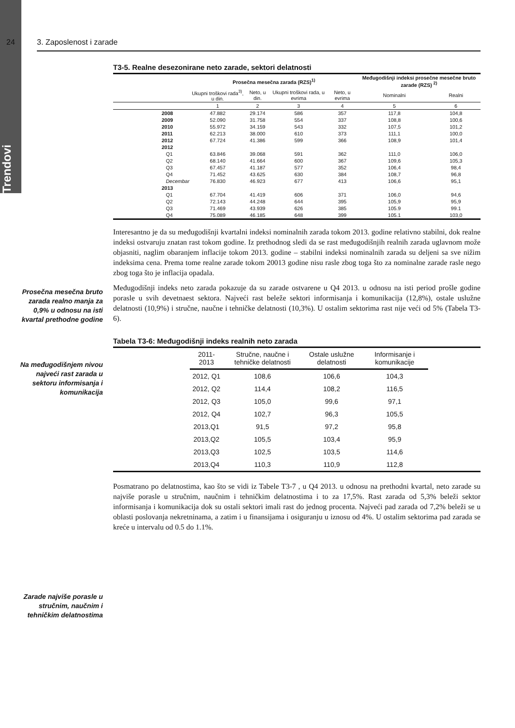Trendovi
24 3. Zaposlenost i zarade
Prosečna mesečna bruto zarada realno manja za 0,9% u odnosu na isti kvartal prethodne godine
Na međugodišnjem nivou najveći rast zarada u sektoru informisanja i komunikacija
Zarade najviše porasle u stručnim, naučnim i tehničkim delatnostima
T3-5. Realne desezonirane neto zarade, sektori delatnosti
| | Prosečna mesečna zarada (RZS)<sup>1)</sup> | | | | Međugodišnji indeksi prosečne mesečne bruto zarade (RZS) <sup>2)</sup> | |
| --- | --- | --- | --- | --- | --- | --- |
| | Ukupni troškovi rada<sup>3)</sup>, u din. | Neto, u din. | Ukupni troškovi rada, u evrima | Neto, u evrima | Nominalni | Realni |
| | 1 | 2 | 3 | 4 | 5 | 6 |
| 2008 | 47.882 | 29.174 | 586 | 357 | 117,8 | 104,8 |
| 2009 | 52.090 | 31.758 | 554 | 337 | 108,8 | 100,6 |
| 2010 | 55.972 | 34.159 | 543 | 332 | 107,5 | 101,2 |
| 2011 | 62.213 | 38.000 | 610 | 373 | 111,1 | 100,0 |
| 2012 | 67.724 | 41.386 | 599 | 366 | 108,9 | 101,4 |
| 2012 | | | | | | |
| Q1 | 63.846 | 39.068 | 591 | 362 | 111,0 | 106,0 |
| Q2 | 68.140 | 41.664 | 600 | 367 | 109,6 | 105,3 |
| Q3 | 67.457 | 41.187 | 577 | 352 | 106,4 | 98,4 |
| Q4 | 71.452 | 43.625 | 630 | 384 | 108,7 | 96,8 |
| Decembar | 76.830 | 46.923 | 677 | 413 | 106,6 | 95,1 |
| 2013 | | | | | | |
| Q1 | 67.704 | 41.419 | 606 | 371 | 106,0 | 94,6 |
| Q2 | 72.143 | 44.248 | 644 | 395 | 105,9 | 95,9 |
| Q3 | 71.469 | 43.939 | 626 | 385 | 105.9 | 99.1 |
| Q4 | 75.089 | 46.185 | 648 | 399 | 105.1 | 103,0 |
Interesantno je da su međugodišnji kvartalni indeksi nominalnih zarada tokom 2013. godine relativno stabilni, dok realne indeksi ostvaruju znatan rast tokom godine. Iz prethodnog sledi da se rast međugodišnjih realnih zarada uglavnom može objasniti, naglim obaranjem inflacije tokom 2013. godine – stabilni indeksi nominalnih zarada su deljeni sa sve nižim indeksima cena. Prema tome realne zarade tokom 20013 godine nisu rasle zbog toga što za nominalne zarade rasle nego zbog toga što je inflacija opadala.
Međugodišnji indeks neto zarada pokazuje da su zarade ostvarene u Q4 2013. u odnosu na isti period prošle godine porasle u svih devetnaest sektora. Najveći rast beleže sektori informisanja i komunikacija (12,8%), ostale uslužne delatnosti (10,9%) i stručne, naučne i tehničke delatnosti (10,3%). U ostalim sektorima rast nije veći od 5% (Tabela T3-6).
Tabela T3-6: Međugodišnji indeks realnih neto zarada
| | 2011-2013 | Stručne, naučne i tehničke delatnosti | Ostale uslužne delatnosti | Informisanje i komunikacije | |
| --- | --- | --- | --- | --- | --- |
| | 2012, Q1 | 108,6 | 106,6 | 104,3 | |
| | 2012, Q2 | 114,4 | 108,2 | 116,5 | |
| | 2012, Q3 | 105,0 | 99,6 | 97,1 | |
| | 2012, Q4 | 102,7 | 96,3 | 105,5 | |
| | 2013,Q1 | 91,5 | 97,2 | 95,8 | |
| | 2013,Q2 | 105,5 | 103,4 | 95,9 | |
| | 2013,Q3 | 102,5 | 103,5 | 114,6 | |
| | 2013,Q4 | 110,3 | 110,9 | 112,8 | |
Posmatrano po delatnostima, kao što se vidi iz Tabele T3-7 , u Q4 2013. u odnosu na prethodni kvartal, neto zarade su najviše porasle u stručnim, naučnim i tehničkim delatnostima i to za 17,5%. Rast zarada od 5,3% beleži sektor informisanja i komunikacija dok su ostali sektori imali rast do jednog procenta. Najveći pad zarada od 7,2% beleži se u oblasti poslovanja nekretninama, a zatim i u finansijama i osiguranju u iznosu od 4%. U ostalim sektorima pad zarada se kreće u intervalu od 0.5 do 1.1%.